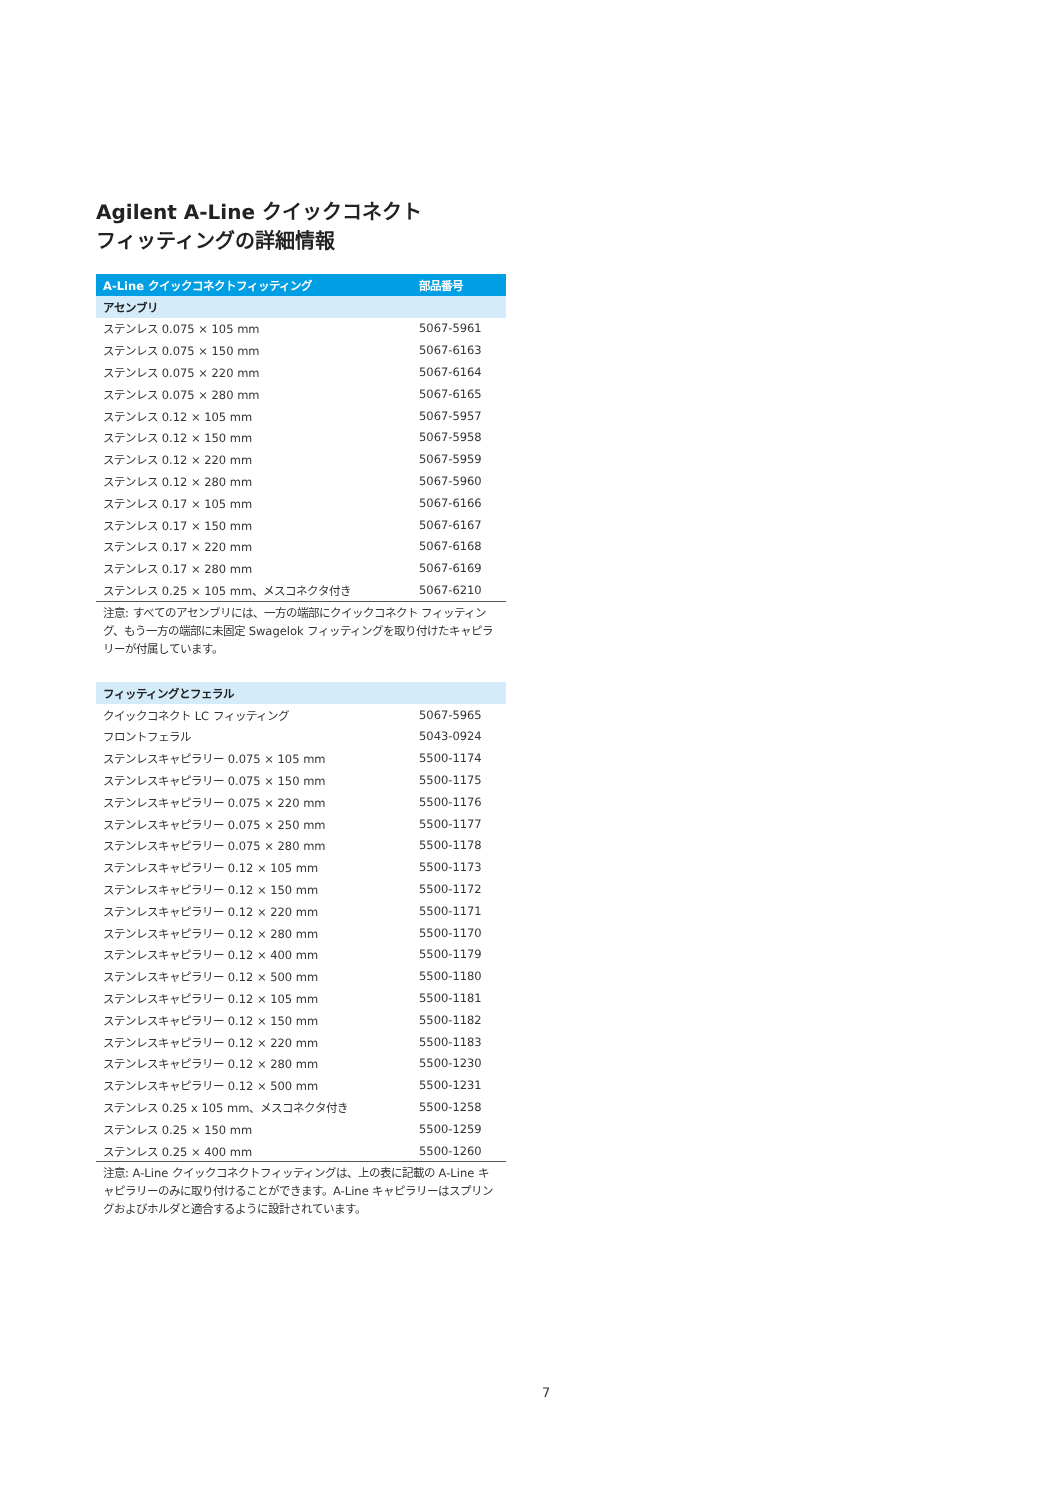Agilent A-Line クイックコネクト
フィッティングの詳細情報
| A-Line クイックコネクトフィッティング | 部品番号 |
| --- | --- |
| アセンブリ | |
| ステンレス 0.075 × 105 mm | 5067-5961 |
| ステンレス 0.075 × 150 mm | 5067-6163 |
| ステンレス 0.075 × 220 mm | 5067-6164 |
| ステンレス 0.075 × 280 mm | 5067-6165 |
| ステンレス 0.12 × 105 mm | 5067-5957 |
| ステンレス 0.12 × 150 mm | 5067-5958 |
| ステンレス 0.12 × 220 mm | 5067-5959 |
| ステンレス 0.12 × 280 mm | 5067-5960 |
| ステンレス 0.17 × 105 mm | 5067-6166 |
| ステンレス 0.17 × 150 mm | 5067-6167 |
| ステンレス 0.17 × 220 mm | 5067-6168 |
| ステンレス 0.17 × 280 mm | 5067-6169 |
| ステンレス 0.25 × 105 mm、メスコネクタ付き | 5067-6210 |
注意: すべてのアセンブリには、一方の端部にクイックコネクト フィッティング、もう一方の端部に未固定 Swagelok フィッティングを取り付けたキャピラリーが付属しています。
| フィッティングとフェラル | |
| クイックコネクト LC フィッティング | 5067-5965 |
| フロントフェラル | 5043-0924 |
| ステンレスキャピラリー 0.075 × 105 mm | 5500-1174 |
| ステンレスキャピラリー 0.075 × 150 mm | 5500-1175 |
| ステンレスキャピラリー 0.075 × 220 mm | 5500-1176 |
| ステンレスキャピラリー 0.075 × 250 mm | 5500-1177 |
| ステンレスキャピラリー 0.075 × 280 mm | 5500-1178 |
| ステンレスキャピラリー 0.12 × 105 mm | 5500-1173 |
| ステンレスキャピラリー 0.12 × 150 mm | 5500-1172 |
| ステンレスキャピラリー 0.12 × 220 mm | 5500-1171 |
| ステンレスキャピラリー 0.12 × 280 mm | 5500-1170 |
| ステンレスキャピラリー 0.12 × 400 mm | 5500-1179 |
| ステンレスキャピラリー 0.12 × 500 mm | 5500-1180 |
| ステンレスキャピラリー 0.12 × 105 mm | 5500-1181 |
| ステンレスキャピラリー 0.12 × 150 mm | 5500-1182 |
| ステンレスキャピラリー 0.12 × 220 mm | 5500-1183 |
| ステンレスキャピラリー 0.12 × 280 mm | 5500-1230 |
| ステンレスキャピラリー 0.12 × 500 mm | 5500-1231 |
| ステンレス 0.25 x 105 mm、メスコネクタ付き | 5500-1258 |
| ステンレス 0.25 × 150 mm | 5500-1259 |
| ステンレス 0.25 × 400 mm | 5500-1260 |
注意: A-Line クイックコネクトフィッティングは、上の表に記載の A-Line キャピラリーのみに取り付けることができます。A-Line キャピラリーはスプリングおよびホルダと適合するように設計されています。
7